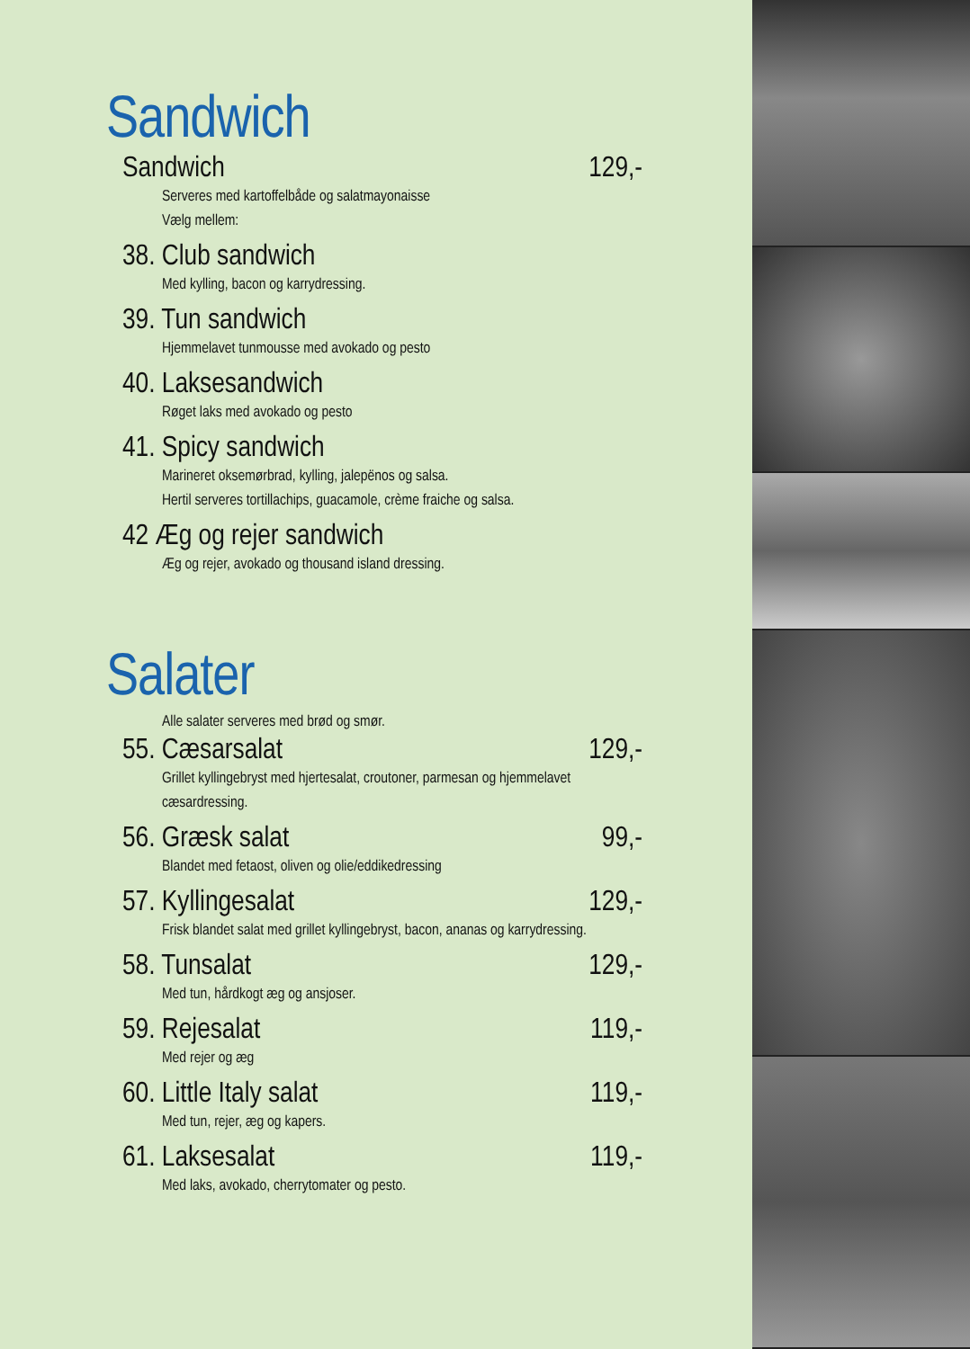Sandwich
Sandwich 129,-
Serveres med kartoffelbåde og salatmayonaisse
Vælg mellem:
38. Club sandwich
Med kylling, bacon og karrydressing.
39. Tun sandwich
Hjemmelavet tunmousse med avokado og pesto
40. Laksesandwich
Røget laks med avokado og pesto
41. Spicy sandwich
Marineret oksemørbrad, kylling, jalepënos og salsa.
Hertil serveres tortillachips, guacamole, crème fraiche og salsa.
42 Æg og rejer sandwich
Æg og rejer, avokado og thousand island dressing.
Salater
Alle salater serveres med brød og smør.
55. Cæsarsalat 129,-
Grillet kyllingebryst med hjertesalat, croutoner, parmesan og hjemmelavet cæsardressing.
56. Græsk salat 99,-
Blandet med fetaost, oliven og olie/eddikedressing
57. Kyllingesalat 129,-
Frisk blandet salat med grillet kyllingebryst, bacon, ananas og karrydressing.
58. Tunsalat 129,-
Med tun, hårdkogt æg og ansjoser.
59. Rejesalat 119,-
Med rejer og æg
60. Little Italy salat 119,-
Med tun, rejer, æg og kapers.
61. Laksesalat 119,-
Med laks, avokado, cherrytomater og pesto.